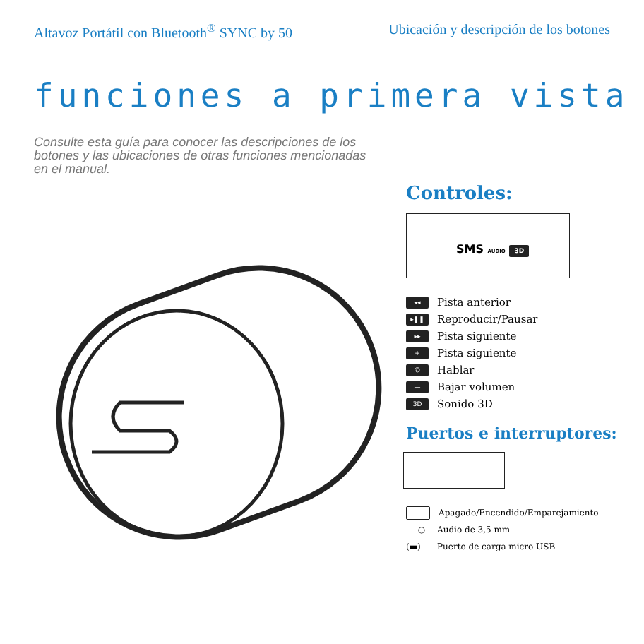Altavoz Portátil con Bluetooth<sup>®</sup> SYNC by 50 Ubicación y descripción de los botones
funciones a primera vista
Consulte esta guía para conocer las descripciones de los botones y las ubicaciones de otras funciones mencionadas en el manual.
Controles:
SMS AUDIO 3D
◂◂ Pista anterior
▸❚❚ Reproducir/Pausar
▸▸ Pista siguiente
+ Pista siguiente
✆ Hablar
— Bajar volumen
3D Sonido 3D
Puertos e interruptores:
Apagado/Encendido/Emparejamiento
○ Audio de 3,5 mm
(▬) Puerto de carga micro USB